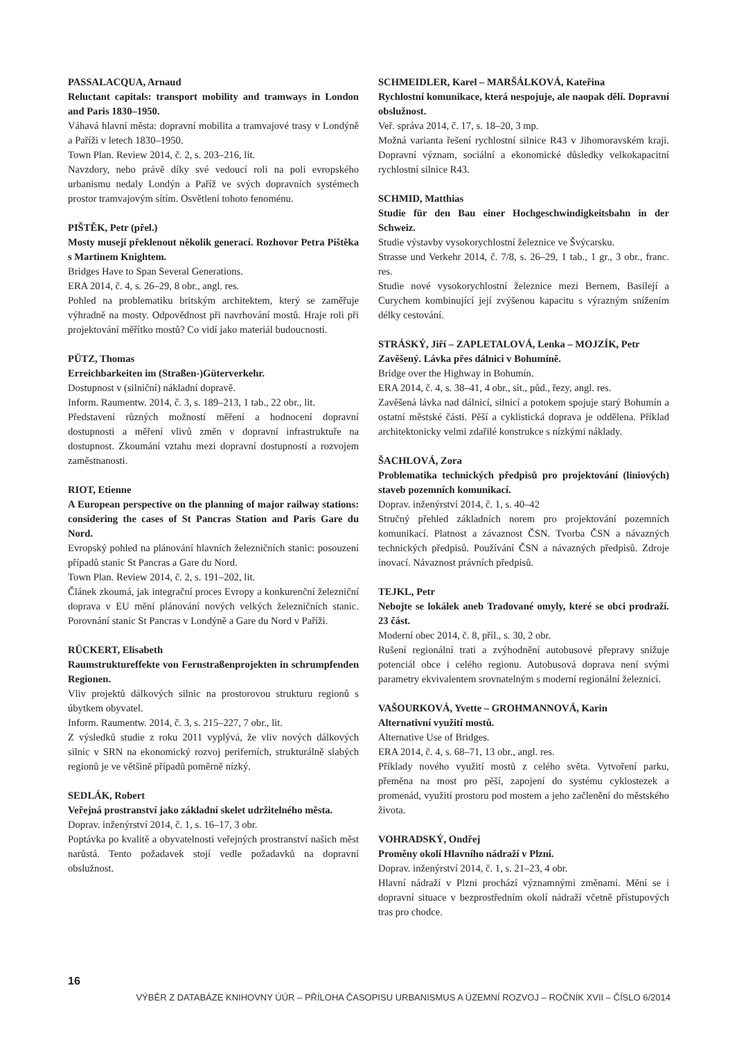PASSALACQUA, Arnaud
Reluctant capitals: transport mobility and tramways in London and Paris 1830–1950.
Váhavá hlavní města: dopravní mobilita a tramvajové trasy v Londýně a Paříži v letech 1830–1950.
Town Plan. Review 2014, č. 2, s. 203–216, lit.
Navzdory, nebo právě díky své vedoucí roli na poli evropského urbanismu nedaly Londýn a Paříž ve svých dopravních systémech prostor tramvajovým sítím. Osvětlení tohoto fenoménu.
PIŠTĚK, Petr (přel.)
Mosty musejí překlenout několik generací. Rozhovor Petra Pištěka s Martinem Knightem.
Bridges Have to Span Several Generations.
ERA 2014, č. 4, s. 26–29, 8 obr., angl. res.
Pohled na problematiku britským architektem, který se zaměřuje výhradně na mosty. Odpovědnost při navrhování mostů. Hraje roli při projektování měřítko mostů? Co vidí jako materiál budoucnosti.
PÜTZ, Thomas
Erreichbarkeiten im (Straßen-)Güterverkehr.
Dostupnost v (silniční) nákladní dopravě.
Inform. Raumentw. 2014, č. 3, s. 189–213, 1 tab., 22 obr., lit.
Představení různých možností měření a hodnocení dopravní dostupnosti a měření vlivů změn v dopravní infrastruktuře na dostupnost. Zkoumání vztahu mezi dopravní dostupností a rozvojem zaměstnanosti.
RIOT, Etienne
A European perspective on the planning of major railway stations: considering the cases of St Pancras Station and Paris Gare du Nord.
Evropský pohled na plánování hlavních železničních stanic: posouzení případů stanic St Pancras a Gare du Nord.
Town Plan. Review 2014, č. 2, s. 191–202, lit.
Článek zkoumá, jak integrační proces Evropy a konkurenční železniční doprava v EU mění plánování nových velkých železničních stanic. Porovnání stanic St Pancras v Londýně a Gare du Nord v Paříži.
RÜCKERT, Elisabeth
Raumstruktureffekte von Fernstraßenprojekten in schrumpfenden Regionen.
Vliv projektů dálkových silnic na prostorovou strukturu regionů s úbytkem obyvatel.
Inform. Raumentw. 2014, č. 3, s. 215–227, 7 obr., lit.
Z výsledků studie z roku 2011 vyplývá, že vliv nových dálkových silnic v SRN na ekonomický rozvoj periferních, strukturálně slabých regionů je ve většině případů poměrně nízký.
SEDLÁK, Robert
Veřejná prostranství jako základní skelet udržitelného města.
Doprav. inženýrství 2014, č. 1, s. 16–17, 3 obr.
Poptávka po kvalitě a obyvatelnosti veřejných prostranství našich měst narůstá. Tento požadavek stojí vedle požadavků na dopravní obslužnost.
SCHMEIDLER, Karel – MARŠÁLKOVÁ, Kateřina
Rychlostní komunikace, která nespojuje, ale naopak dělí. Dopravní obslužnost.
Veř. správa 2014, č. 17, s. 18–20, 3 mp.
Možná varianta řešení rychlostní silnice R43 v Jihomoravském kraji. Dopravní význam, sociální a ekonomické důsledky velkokapacitní rychlostní silnice R43.
SCHMID, Matthias
Studie für den Bau einer Hochgeschwindigkeitsbahn in der Schweiz.
Studie výstavby vysokorychlostní železnice ve Švýcarsku.
Strasse und Verkehr 2014, č. 7/8, s. 26–29, 1 tab., 1 gr., 3 obr., franc. res.
Studie nové vysokorychlostní železnice mezi Bernem, Basilejí a Curychem kombinující její zvýšenou kapacitu s výrazným snížením délky cestování.
STRÁSKÝ, Jiří – ZAPLETALOVÁ, Lenka – MOJZÍK, Petr
Zavěšený. Lávka přes dálnici v Bohumíně.
Bridge over the Highway in Bohumín.
ERA 2014, č. 4, s. 38–41, 4 obr., sit., půd., řezy, angl. res.
Zavěšená lávka nad dálnicí, silnicí a potokem spojuje starý Bohumín a ostatní městské části. Pěší a cyklistická doprava je oddělena. Příklad architektonicky velmi zdařilé konstrukce s nízkými náklady.
ŠACHLOVÁ, Zora
Problematika technických předpisů pro projektování (liniových) staveb pozemních komunikací.
Doprav. inženýrství 2014, č. 1, s. 40–42
Stručný přehled základních norem pro projektování pozemních komunikací. Platnost a závaznost ČSN. Tvorba ČSN a návazných technických předpisů. Používání ČSN a návazných předpisů. Zdroje inovací. Návaznost právních předpisů.
TEJKL, Petr
Nebojte se lokálek aneb Tradované omyly, které se obci prodraží. 23 část.
Moderní obec 2014, č. 8, příl., s. 30, 2 obr.
Rušení regionální trati a zvýhodnění autobusové přepravy snižuje potenciál obce i celého regionu. Autobusová doprava není svými parametry ekvivalentem srovnatelným s moderní regionální železnicí.
VAŠOURKOVÁ, Yvette – GROHMANNOVÁ, Karin
Alternativní využití mostů.
Alternative Use of Bridges.
ERA 2014, č. 4, s. 68–71, 13 obr., angl. res.
Příklady nového využití mostů z celého světa. Vytvoření parku, přeměna na most pro pěší, zapojení do systému cyklostezek a promenád, využití prostoru pod mostem a jeho začlenění do městského života.
VOHRADSKÝ, Ondřej
Proměny okolí Hlavního nádraží v Plzni.
Doprav. inženýrství 2014, č. 1, s. 21–23, 4 obr.
Hlavní nádraží v Plzni prochází významnými změnami. Mění se i dopravní situace v bezprostředním okolí nádraží včetně přístupových tras pro chodce.
16
VÝBĚR Z DATABÁZE KNIHOVNY ÚÚR – PŘÍLOHA ČASOPISU URBANISMUS A ÚZEMNÍ ROZVOJ – ROČNÍK XVII – ČÍSLO 6/2014